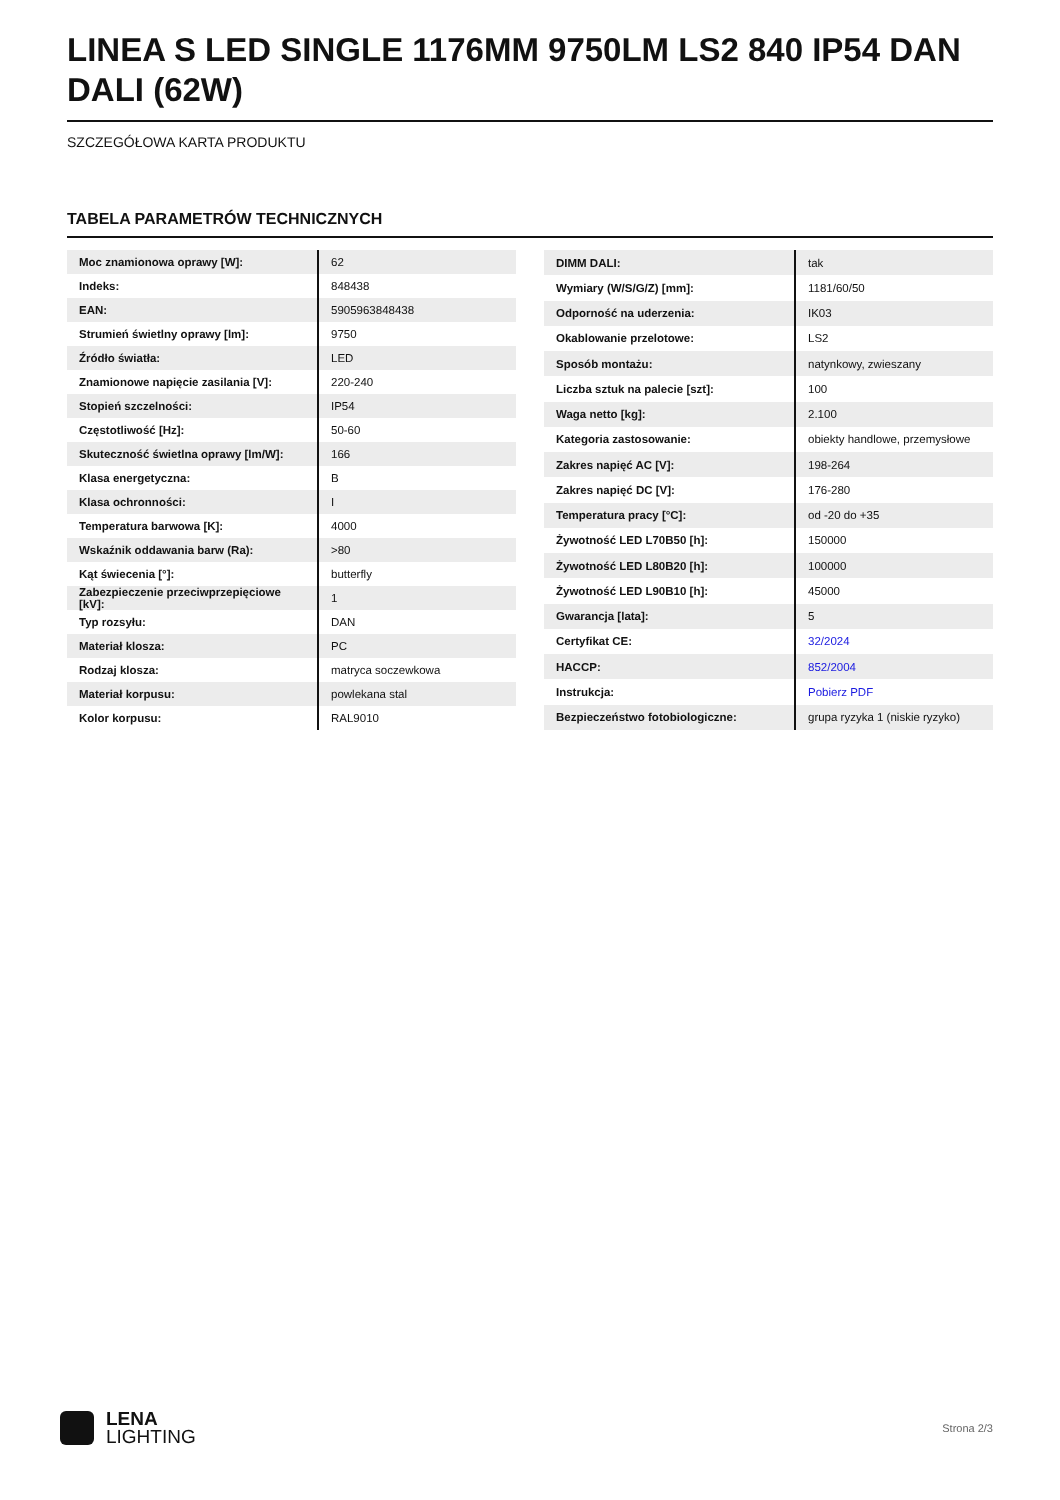LINEA S LED SINGLE 1176MM 9750LM LS2 840 IP54 DAN DALI (62W)
SZCZEGÓŁOWA KARTA PRODUKTU
TABELA PARAMETRÓW TECHNICZNYCH
| Moc znamionowa oprawy [W]: | 62 |
| Indeks: | 848438 |
| EAN: | 5905963848438 |
| Strumień świetlny oprawy [lm]: | 9750 |
| Źródło światła: | LED |
| Znamionowe napięcie zasilania [V]: | 220-240 |
| Stopień szczelności: | IP54 |
| Częstotliwość [Hz]: | 50-60 |
| Skuteczność świetlna oprawy [lm/W]: | 166 |
| Klasa energetyczna: | B |
| Klasa ochronności: | I |
| Temperatura barwowa [K]: | 4000 |
| Wskaźnik oddawania barw (Ra): | >80 |
| Kąt świecenia [°]: | butterfly |
| Zabezpieczenie przeciwprzepięciowe [kV]: | 1 |
| Typ rozsyłu: | DAN |
| Materiał klosza: | PC |
| Rodzaj klosza: | matryca soczewkowa |
| Materiał korpusu: | powlekana stal |
| Kolor korpusu: | RAL9010 |
| DIMM DALI: | tak |
| Wymiary (W/S/G/Z) [mm]: | 1181/60/50 |
| Odporność na uderzenia: | IK03 |
| Okablowanie przelotowe: | LS2 |
| Sposób montażu: | natynkowy, zwieszany |
| Liczba sztuk na palecie [szt]: | 100 |
| Waga netto [kg]: | 2.100 |
| Kategoria zastosowanie: | obiekty handlowe, przemysłowe |
| Zakres napięć AC [V]: | 198-264 |
| Zakres napięć DC [V]: | 176-280 |
| Temperatura pracy [°C]: | od -20 do +35 |
| Żywotność LED L70B50 [h]: | 150000 |
| Żywotność LED L80B20 [h]: | 100000 |
| Żywotność LED L90B10 [h]: | 45000 |
| Gwarancja [lata]: | 5 |
| Certyfikat CE: | 32/2024 |
| HACCP: | 852/2004 |
| Instrukcja: | Pobierz PDF |
| Bezpieczeństwo fotobiologiczne: | grupa ryzyka 1 (niskie ryzyko) |
LENA
LIGHTING
Strona 2/3